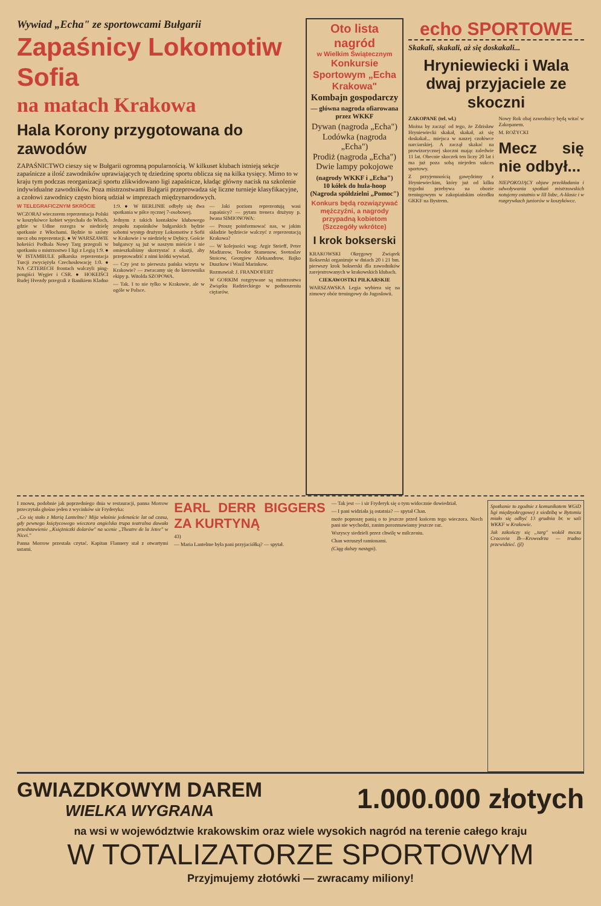Wywiad „Echa" ze sportowcami Bułgarii
Zapaśnicy Lokomotiw Sofia
na matach Krakowa
Hala Korony przygotowana do zawodów
ZAPAŚNICTWO cieszy się w Bułgarii ogromną popularnością. W kilkuset klubach istnieją sekcje zapaśnicze a ilość zawodników uprawiających tę dziedzinę sportu oblicza się na kilka tysięcy. Mimo to w kraju tym podczas reorganizacji sportu zlikwidowano ligi zapaśnicze, kładąc główny nacisk na szkolenie indywidualne zawodników. Poza mistrzostwami Bułgarii przeprowadza się liczne turnieje klasyfikacyjne, a czołowi zawodnicy często biorą udział w imprezach międzynarodowych.
W TELEGRAFICZNYM SKRÓCIE
WCZORAJ wieczorem reprezentacja Polski w koszykówce kobiet wyjechała do Włoch, gdzie w Udine rozegra w niedzielę spotkanie z Włochami. Będzie to szósty mecz obu reprezentacji. ● W WARSZAWIE hokeiści Podhala Nowy Targ przegrali w spotkaniu o mistrzostwo I ligi z Legią 1:9. ● W ISTAMBULE piłkarska reprezentacja Turcji zwyciężyła Czechosłowację 1:0. ● NA CZTERECH frontach walczyli ping-pongiści Węgier i CSR. ● HOKEIŚCI Rudej Hvezdy przegrali z Banikiem Kladno 1:9. ● W BERLINIE odbyły się dwa spotkania w piłce ręcznej 7-osobowej.
Jednym z takich kontaktów klubowego zespołu zapaśników bułgarskich będzie sobotni występ drużyny Lokomotiw z Sofii w Krakowie i w niedzielę w Dębicy. Goście bułgarscy są już w naszym mieście i nie omieszkaliśmy skorzystać z okazji, aby przeprowadzić z nimi krótki wywiad.
— Czy jest to pierwsza pańska wizyta w Krakowie? — zwracamy się do kierownika ekipy p. Witolda SZOPOWA.
— Tak. I to nie tylko w Krakowie, ale w ogóle w Polsce.
— Jaki poziom reprezentują wasi zapaśnicy? — pytam trenera drużyny p. Iwana SIMIONOWA:
— Proszę poinformować nas, w jakim składzie będziecie walczyć z reprezentacją Krakowa?
— W kolejności wag: Argir Steieff, Peter Madżarow, Teodor Stamenow, Svetoslav Stoicew, Georgiew Aleksandrow, Bajko Duszkow i Wasil Marinkow.
Rozmawiał: J. FRANDOFERT
W GORKIM rozgrywane są mistrzostwa Związku Radzieckiego w podnoszeniu ciężarów.
Oto lista nagród
w Wielkim Świątecznym
Konkursie Sportowym „Echa Krakowa"
Kombajn gospodarczy
— główna nagroda ofiarowana przez WKKF
Dywan (nagroda „Echa")
Lodówka (nagroda „Echa")
Prodiż (nagroda „Echa")
Dwie lampy pokojowe
(nagrody WKKF i „Echa")
10 kółek do hula-hoop
(Nagroda spółdzielni „Pomoc")
Konkurs będą rozwiązywać mężczyźni, a nagrody przypadną kobietom (Szczegóły wkrótce)
I krok bokserski
KRAKOWSKI Okręgowy Związek Bokserski organizuje w dniach 20 i 21 bm. pierwszy krok bokserski dla zawodników zarejestrowanych w krakowskich klubach.
CIEKAWOSTKI PIŁKARSKIE
WARSZAWSKA Legia wybiera się na zimowy obóz treningowy do Jugosławii.
echo SPORTOWE
Skakali, skakali, aż się doskakali...
Hryniewiecki i Wala dwaj przyjaciele ze skoczni
ZAKOPANE (tel. wł.)
Można by zacząć od tego, że Zdzisław Hryniewiecki skakał, skakał, aż się doskakał... miejsca w naszej czołówce narciarskiej. A zaczął skakać na prowizorycznej skoczni mając zaledwie 11 lat. Obecnie skoczek ten liczy 20 lat i ma już poza sobą niejeden sukces sportowy.
Z przyjemnością gawędzimy z Hryniewieckim, który już od kilku tygodni przebywa na obozie treningowym w zakopiańskim ośrodku GKKF na Bystrem.
Nowy Rok obaj zawodnicy będą witać w Zakopanem.
M. ROŻYCKI
Mecz się nie odbył...
NIEPOKOJĄCY objaw przekładania i odwoływania spotkań mistrzowskich notujemy ostatnio w III lidze, A-klasie i w rozgrywkach juniorów w koszykówce.
I znowu, podobnie jak poprzedniego dnia w restauracji, panna Morrow przeczytała głośno jeden z wycinków sir Fryderyka:
„Co się stało z Marią Lantelme? Mija właśnie jedenaście lat od czasu, gdy pewnego księżycowego wieczora angielska trupa teatralna dawała przedstawienie „Księżniczki dolarów" na scenie „Theatre de la Jetee" w Nicei."
Panna Morrow przestała czytać. Kapitan Flannery stał z otwartymi ustami.
EARL DERR BIGGERS ZA KURTYNĄ
43)
— Maria Lantelme była pani przyjaciółką? — spytał.
— Tak jest — i sir Fryderyk się o tym widocznie dowiedział.
— I pani widziała ją ostatnia? — spytał Chan.
może poproszę panią o to jeszcze przed końcem tego wieczora. Niech pani nie wychodzi, zanim porozmawiamy jeszcze raz.
Wszyscy siedzieli przez chwilę w milczeniu.
Chan wzruszył ramionami.
(Ciąg dalszy nastąpi).
Spotkanie to zgodnie z komunikatem WGiD ligi międzyokręgowej z siedzibą w Bytomiu miało się odbyć 13 grudnia br. w sali WKKF w Krakowie.
Jak zakończy się „targ" wokół meczu Cracovia Ib—Krowodrza — trudno przewidzieć. (jl)
GWIAZDKOWYM DAREM
WIELKA WYGRANA
1.000.000 złotych
na wsi w województwie krakowskim oraz wiele wysokich nagród na terenie całego kraju
W TOTALIZATORZE SPORTOWYM
Przyjmujemy złotówki — zwracamy miliony!